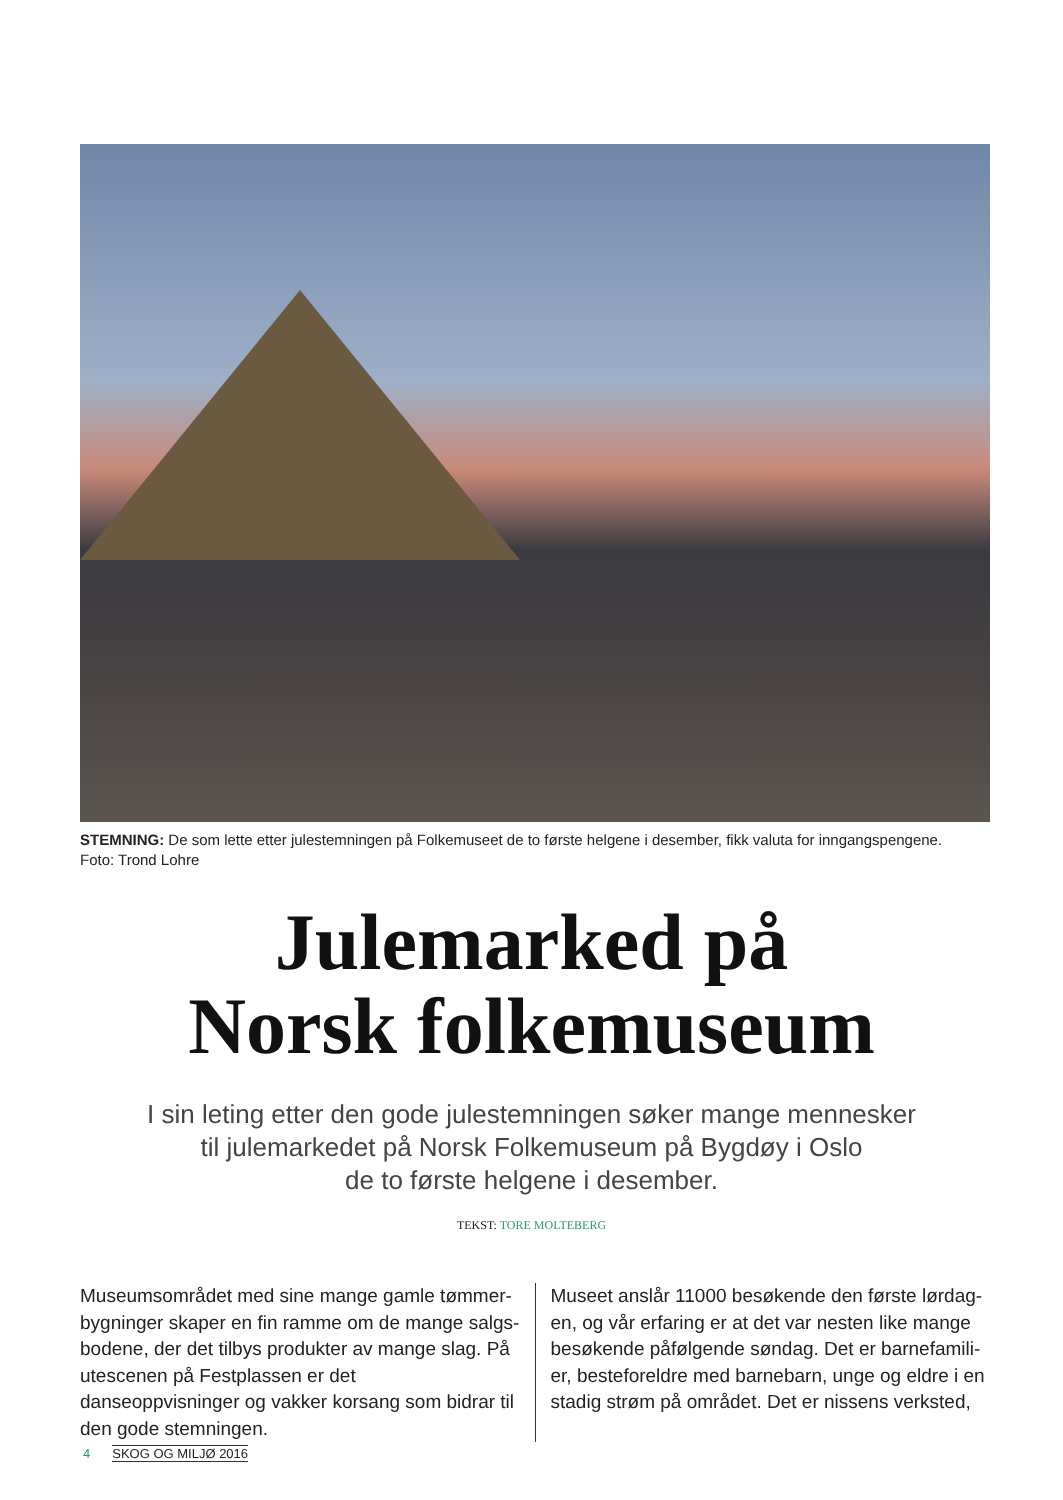STEMNING: De som lette etter julestemningen på Folkemuseet de to første helgene i desember, fikk valuta for inngangspengene.
Foto: Trond Lohre
Julemarked på
Norsk folkemuseum
I sin leting etter den gode julestemningen søker mange mennesker
til julemarkedet på Norsk Folkemuseum på Bygdøy i Oslo
de to første helgene i desember.
TEKST: TORE MOLTEBERG
Museumsområdet med sine mange gamle tømmer­bygninger skaper en fin ramme om de mange salgs­bodene, der det tilbys produkter av mange slag. På utescenen på Festplassen er det danseoppvisninger og vakker korsang som bidrar til den gode stemningen.
Museet anslår 11000 besøkende den første lørdag­en, og vår erfaring er at det var nesten like mange besøkende påfølgende søndag. Det er barnefamili­er, besteforeldre med barnebarn, unge og eldre i en stadig strøm på området. Det er nissens verksted,
4 SKOG OG MILJØ 2016